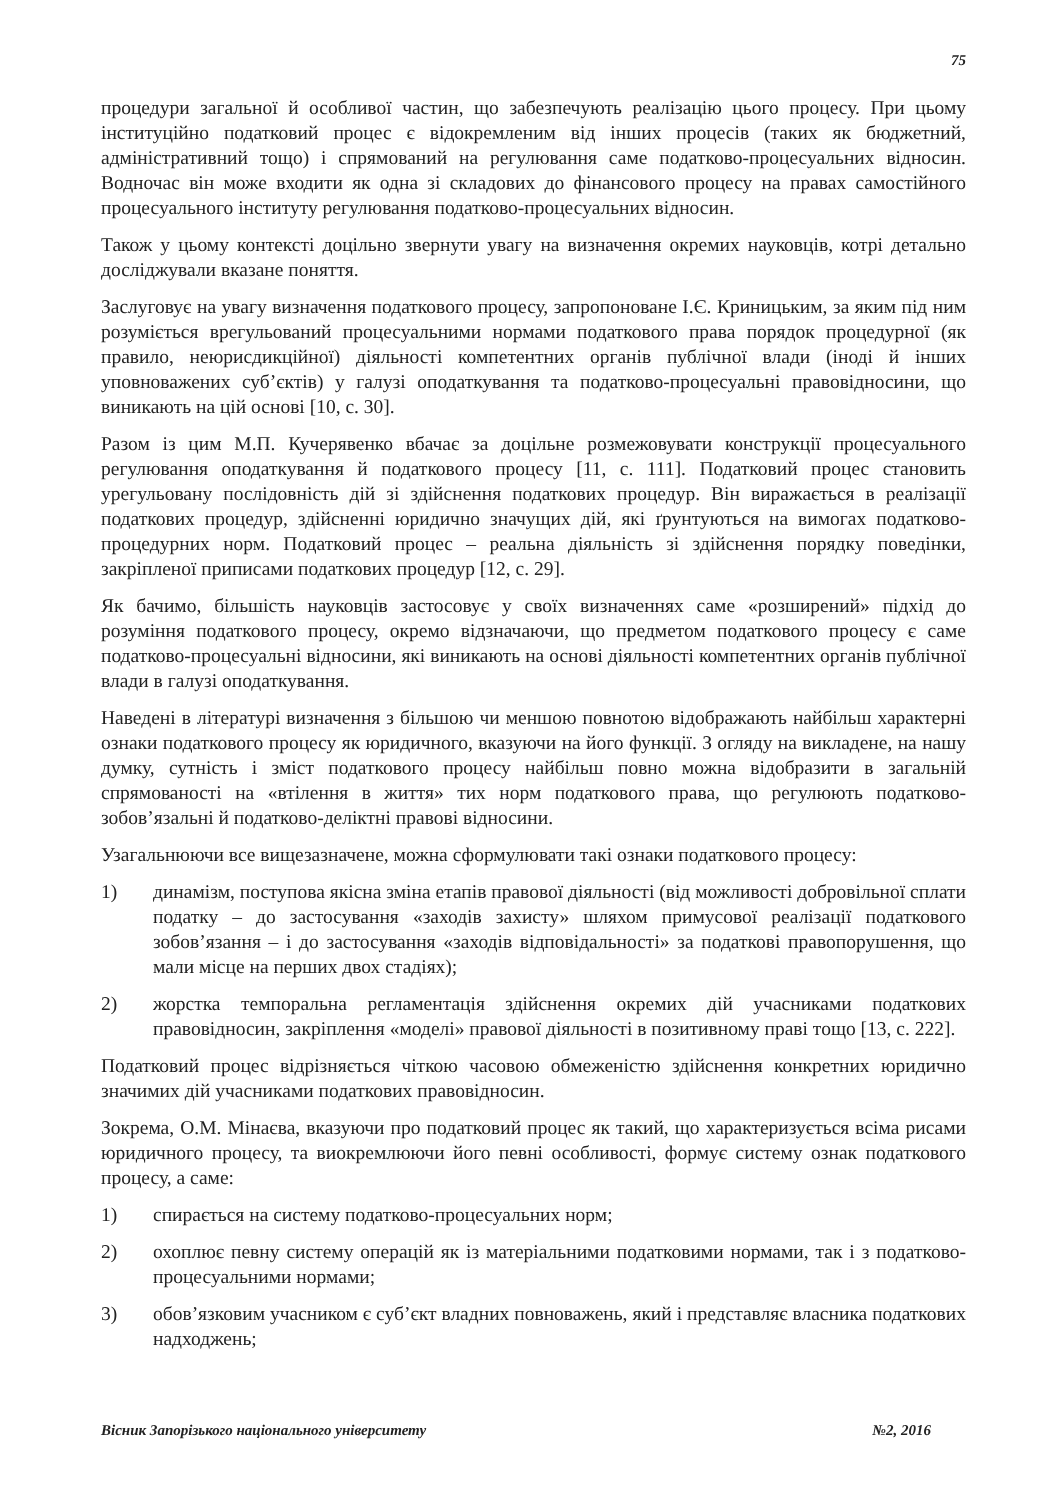75
процедури загальної й особливої частин, що забезпечують реалізацію цього процесу. При цьому інституційно податковий процес є відокремленим від інших процесів (таких як бюджетний, адміністративний тощо) і спрямований на регулювання саме податково-процесуальних відносин. Водночас він може входити як одна зі складових до фінансового процесу на правах самостійного процесуального інституту регулювання податково-процесуальних відносин.
Також у цьому контексті доцільно звернути увагу на визначення окремих науковців, котрі детально досліджували вказане поняття.
Заслуговує на увагу визначення податкового процесу, запропоноване І.Є. Криницьким, за яким під ним розуміється врегульований процесуальними нормами податкового права порядок процедурної (як правило, неюрисдикційної) діяльності компетентних органів публічної влади (іноді й інших уповноважених суб’єктів) у галузі оподаткування та податково-процесуальні правовідносини, що виникають на цій основі [10, с. 30].
Разом із цим М.П. Кучерявенко вбачає за доцільне розмежовувати конструкції процесуального регулювання оподаткування й податкового процесу [11, с. 111]. Податковий процес становить урегульовану послідовність дій зі здійснення податкових процедур. Він виражається в реалізації податкових процедур, здійсненні юридично значущих дій, які ґрунтуються на вимогах податково-процедурних норм. Податковий процес – реальна діяльність зі здійснення порядку поведінки, закріпленої приписами податкових процедур [12, с. 29].
Як бачимо, більшість науковців застосовує у своїх визначеннях саме «розширений» підхід до розуміння податкового процесу, окремо відзначаючи, що предметом податкового процесу є саме податково-процесуальні відносини, які виникають на основі діяльності компетентних органів публічної влади в галузі оподаткування.
Наведені в літературі визначення з більшою чи меншою повнотою відображають найбільш характерні ознаки податкового процесу як юридичного, вказуючи на його функції. З огляду на викладене, на нашу думку, сутність і зміст податкового процесу найбільш повно можна відобразити в загальній спрямованості на «втілення в життя» тих норм податкового права, що регулюють податково-зобов’язальні й податково-деліктні правові відносини.
Узагальнюючи все вищезазначене, можна сформулювати такі ознаки податкового процесу:
1) динамізм, поступова якісна зміна етапів правової діяльності (від можливості добровільної сплати податку – до застосування «заходів захисту» шляхом примусової реалізації податкового зобов’язання – і до застосування «заходів відповідальності» за податкові правопорушення, що мали місце на перших двох стадіях);
2) жорстка темпоральна регламентація здійснення окремих дій учасниками податкових правовідносин, закріплення «моделі» правової діяльності в позитивному праві тощо [13, с. 222].
Податковий процес відрізняється чіткою часовою обмеженістю здійснення конкретних юридично значимих дій учасниками податкових правовідносин.
Зокрема, О.М. Мінаєва, вказуючи про податковий процес як такий, що характеризується всіма рисами юридичного процесу, та виокремлюючи його певні особливості, формує систему ознак податкового процесу, а саме:
1) спирається на систему податково-процесуальних норм;
2) охоплює певну систему операцій як із матеріальними податковими нормами, так і з податково-процесуальними нормами;
3) обов’язковим учасником є суб’єкт владних повноважень, який і представляє власника податкових надходжень;
Вісник Запорізького національного університету №2, 2016